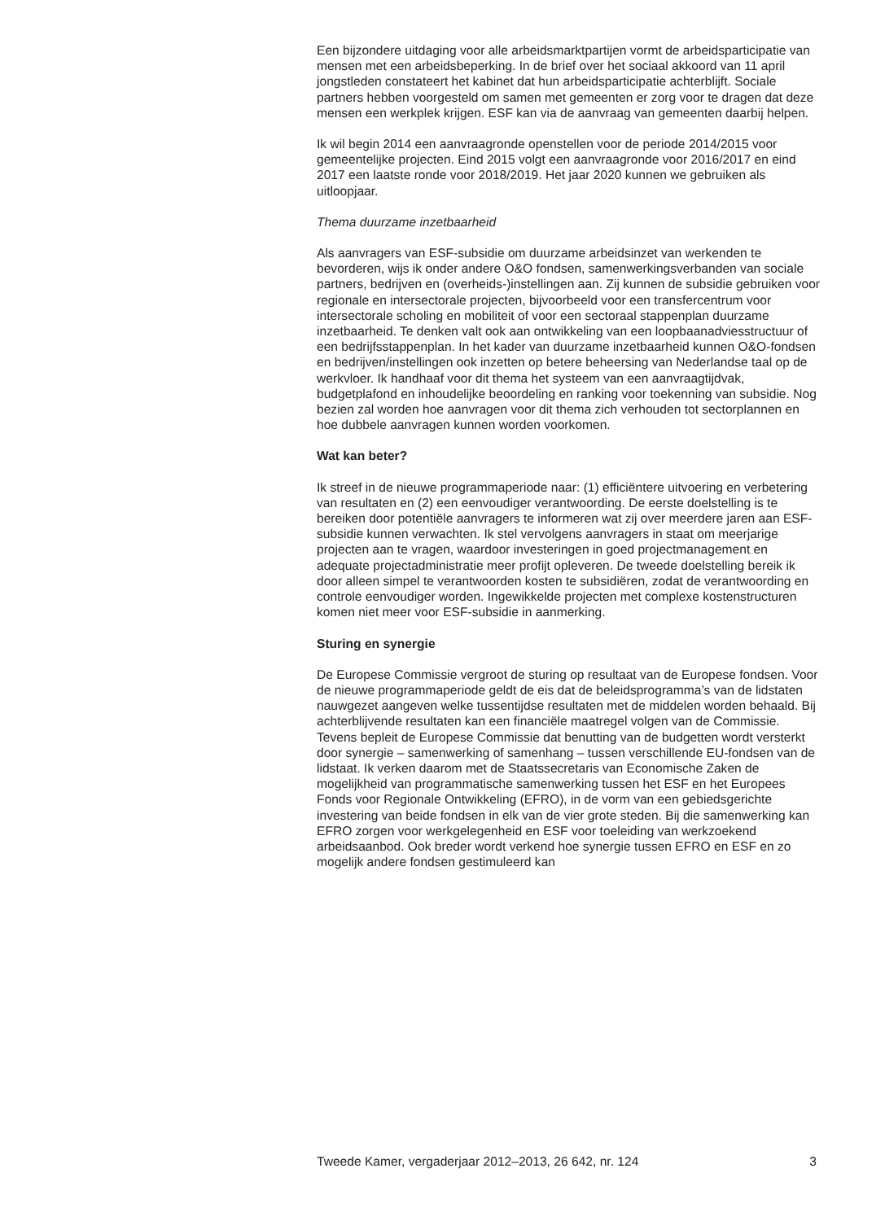Een bijzondere uitdaging voor alle arbeidsmarktpartijen vormt de arbeidsparticipatie van mensen met een arbeidsbeperking. In de brief over het sociaal akkoord van 11 april jongstleden constateert het kabinet dat hun arbeidsparticipatie achterblijft. Sociale partners hebben voorgesteld om samen met gemeenten er zorg voor te dragen dat deze mensen een werkplek krijgen. ESF kan via de aanvraag van gemeenten daarbij helpen.
Ik wil begin 2014 een aanvraagronde openstellen voor de periode 2014/2015 voor gemeentelijke projecten. Eind 2015 volgt een aanvraag­ronde voor 2016/2017 en eind 2017 een laatste ronde voor 2018/2019. Het jaar 2020 kunnen we gebruiken als uitloopjaar.
Thema duurzame inzetbaarheid
Als aanvragers van ESF-subsidie om duurzame arbeidsinzet van werkenden te bevorderen, wijs ik onder andere O&O fondsen, samenwer­kingsverbanden van sociale partners, bedrijven en (overheids-)instel­lingen aan. Zij kunnen de subsidie gebruiken voor regionale en intersec­torale projecten, bijvoorbeeld voor een transfercentrum voor intersec­torale scholing en mobiliteit of voor een sectoraal stappenplan duurzame inzetbaarheid. Te denken valt ook aan ontwikkeling van een loopbaanad­viesstructuur of een bedrijfsstappenplan. In het kader van duurzame inzetbaarheid kunnen O&O-fondsen en bedrijven/instellingen ook inzetten op betere beheersing van Nederlandse taal op de werkvloer. Ik handhaaf voor dit thema het systeem van een aanvraagtijdvak, budgetplafond en inhoudelijke beoordeling en ranking voor toekenning van subsidie. Nog bezien zal worden hoe aanvragen voor dit thema zich verhouden tot sectorplannen en hoe dubbele aanvragen kunnen worden voorkomen.
Wat kan beter?
Ik streef in de nieuwe programmaperiode naar: (1) efficiëntere uitvoering en verbetering van resultaten en (2) een eenvoudiger verantwoording. De eerste doelstelling is te bereiken door potentiële aanvragers te informeren wat zij over meerdere jaren aan ESF-subsidie kunnen verwachten. Ik stel vervolgens aanvragers in staat om meerjarige projecten aan te vragen, waardoor investeringen in goed projectmanagement en adequate projectadministratie meer profijt opleveren. De tweede doelstelling bereik ik door alleen simpel te verantwoorden kosten te subsidiëren, zodat de verantwoording en controle eenvoudiger worden. Ingewikkelde projecten met complexe kostenstructuren komen niet meer voor ESF-subsidie in aanmerking.
Sturing en synergie
De Europese Commissie vergroot de sturing op resultaat van de Europese fondsen. Voor de nieuwe programmaperiode geldt de eis dat de beleids­programma’s van de lidstaten nauwgezet aangeven welke tussentijdse resultaten met de middelen worden behaald. Bij achterblijvende resul­taten kan een financiële maatregel volgen van de Commissie. Tevens bepleit de Europese Commissie dat benutting van de budgetten wordt versterkt door synergie – samenwerking of samenhang – tussen verschil­lende EU-fondsen van de lidstaat. Ik verken daarom met de Staatssecre­taris van Economische Zaken de mogelijkheid van programmatische samenwerking tussen het ESF en het Europees Fonds voor Regionale Ontwikkeling (EFRO), in de vorm van een gebiedsgerichte investering van beide fondsen in elk van de vier grote steden. Bij die samenwerking kan EFRO zorgen voor werkgelegenheid en ESF voor toeleiding van werkzoekend arbeidsaanbod. Ook breder wordt verkend hoe synergie tussen EFRO en ESF en zo mogelijk andere fondsen gestimuleerd kan
Tweede Kamer, vergaderjaar 2012–2013, 26 642, nr. 124 3